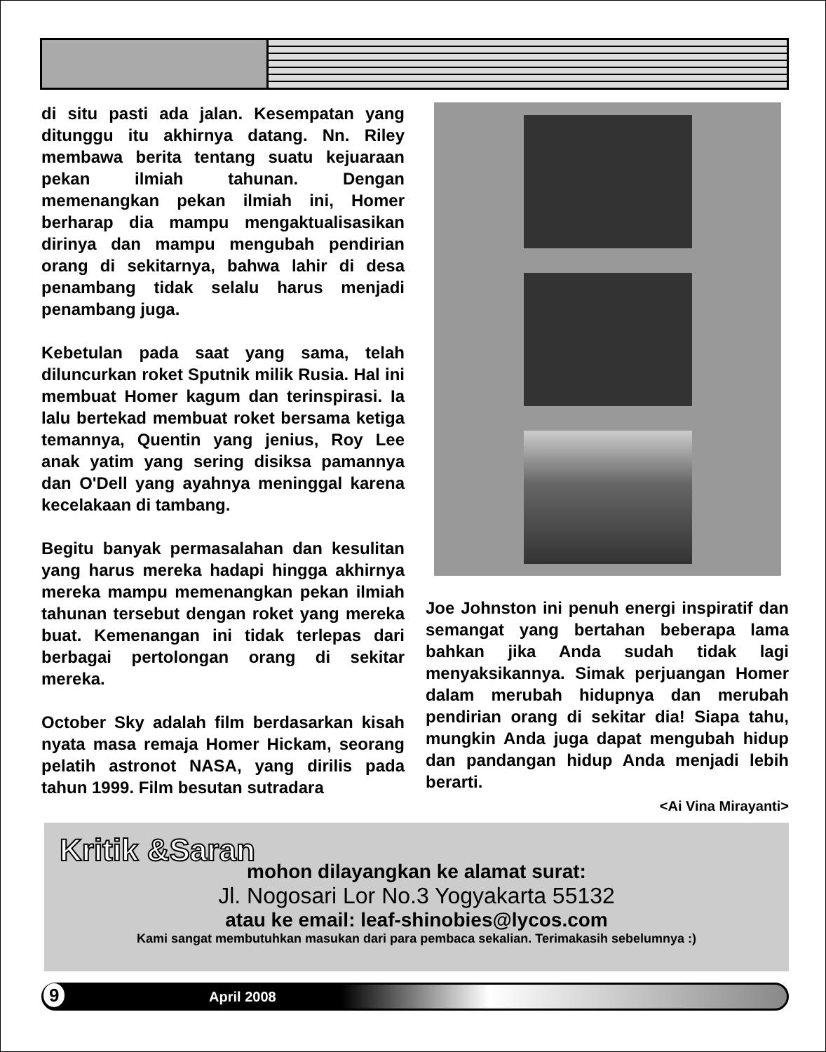di situ pasti ada jalan. Kesempatan yang ditunggu itu akhirnya datang. Nn. Riley membawa berita tentang suatu kejuaraan pekan ilmiah tahunan. Dengan memenangkan pekan ilmiah ini, Homer berharap dia mampu mengaktualisasikan dirinya dan mampu mengubah pendirian orang di sekitarnya, bahwa lahir di desa penambang tidak selalu harus menjadi penambang juga.
Kebetulan pada saat yang sama, telah diluncurkan roket Sputnik milik Rusia. Hal ini membuat Homer kagum dan terinspirasi. Ia lalu bertekad membuat roket bersama ketiga temannya, Quentin yang jenius, Roy Lee anak yatim yang sering disiksa pamannya dan O'Dell yang ayahnya meninggal karena kecelakaan di tambang.
Begitu banyak permasalahan dan kesulitan yang harus mereka hadapi hingga akhirnya mereka mampu memenangkan pekan ilmiah tahunan tersebut dengan roket yang mereka buat. Kemenangan ini tidak terlepas dari berbagai pertolongan orang di sekitar mereka.
October Sky adalah film berdasarkan kisah nyata masa remaja Homer Hickam, seorang pelatih astronot NASA, yang dirilis pada tahun 1999. Film besutan sutradara
Joe Johnston ini penuh energi inspiratif dan semangat yang bertahan beberapa lama bahkan jika Anda sudah tidak lagi menyaksikannya. Simak perjuangan Homer dalam merubah hidupnya dan merubah pendirian orang di sekitar dia! Siapa tahu, mungkin Anda juga dapat mengubah hidup dan pandangan hidup Anda menjadi lebih berarti.
<Ai Vina Mirayanti>
Kritik &Saran
mohon dilayangkan ke alamat surat:
Jl. Nogosari Lor No.3 Yogyakarta 55132
atau ke email: leaf-shinobies@lycos.com
Kami sangat membutuhkan masukan dari para pembaca sekalian. Terimakasih sebelumnya :)
9 April 2008